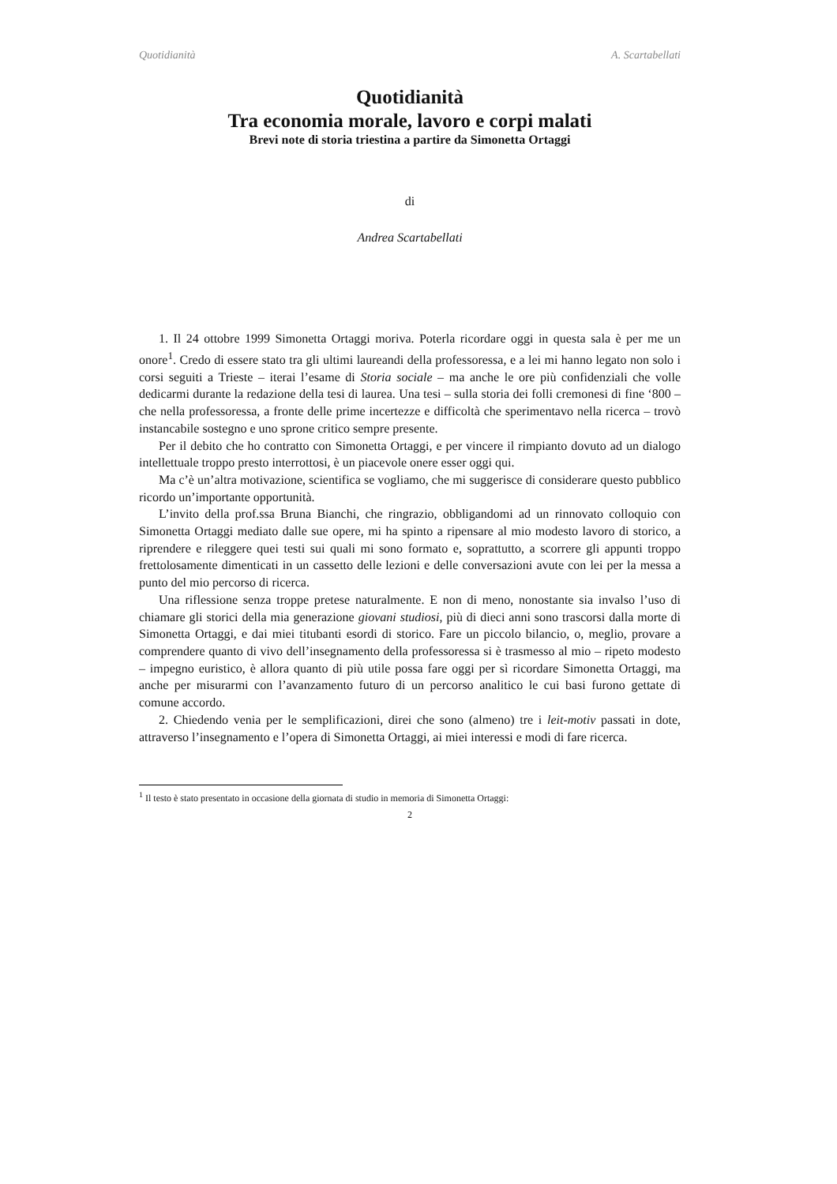Quotidianità A. Scartabellati
Quotidianità
Tra economia morale, lavoro e corpi malati
Brevi note di storia triestina a partire da Simonetta Ortaggi
di
Andrea Scartabellati
1. Il 24 ottobre 1999 Simonetta Ortaggi moriva. Poterla ricordare oggi in questa sala è per me un onore<sup>1</sup>. Credo di essere stato tra gli ultimi laureandi della professoressa, e a lei mi hanno legato non solo i corsi seguiti a Trieste – iterai l’esame di Storia sociale – ma anche le ore più confidenziali che volle dedicarmi durante la redazione della tesi di laurea. Una tesi – sulla storia dei folli cremonesi di fine ‘800 – che nella professoressa, a fronte delle prime incertezze e difficoltà che sperimentavo nella ricerca – trovò instancabile sostegno e uno sprone critico sempre presente.
Per il debito che ho contratto con Simonetta Ortaggi, e per vincere il rimpianto dovuto ad un dialogo intellettuale troppo presto interrottosi, è un piacevole onere esser oggi qui.
Ma c’è un’altra motivazione, scientifica se vogliamo, che mi suggerisce di considerare questo pubblico ricordo un’importante opportunità.
L’invito della prof.ssa Bruna Bianchi, che ringrazio, obbligandomi ad un rinnovato colloquio con Simonetta Ortaggi mediato dalle sue opere, mi ha spinto a ripensare al mio modesto lavoro di storico, a riprendere e rileggere quei testi sui quali mi sono formato e, soprattutto, a scorrere gli appunti troppo frettolosamente dimenticati in un cassetto delle lezioni e delle conversazioni avute con lei per la messa a punto del mio percorso di ricerca.
Una riflessione senza troppe pretese naturalmente. E non di meno, nonostante sia invalso l’uso di chiamare gli storici della mia generazione giovani studiosi, più di dieci anni sono trascorsi dalla morte di Simonetta Ortaggi, e dai miei titubanti esordi di storico. Fare un piccolo bilancio, o, meglio, provare a comprendere quanto di vivo dell’insegnamento della professoressa si è trasmesso al mio – ripeto modesto – impegno euristico, è allora quanto di più utile possa fare oggi per sì ricordare Simonetta Ortaggi, ma anche per misurarmi con l’avanzamento futuro di un percorso analitico le cui basi furono gettate di comune accordo.
2. Chiedendo venia per le semplificazioni, direi che sono (almeno) tre i leit-motiv passati in dote, attraverso l’insegnamento e l’opera di Simonetta Ortaggi, ai miei interessi e modi di fare ricerca.
<sup>1</sup> Il testo è stato presentato in occasione della giornata di studio in memoria di Simonetta Ortaggi:
2